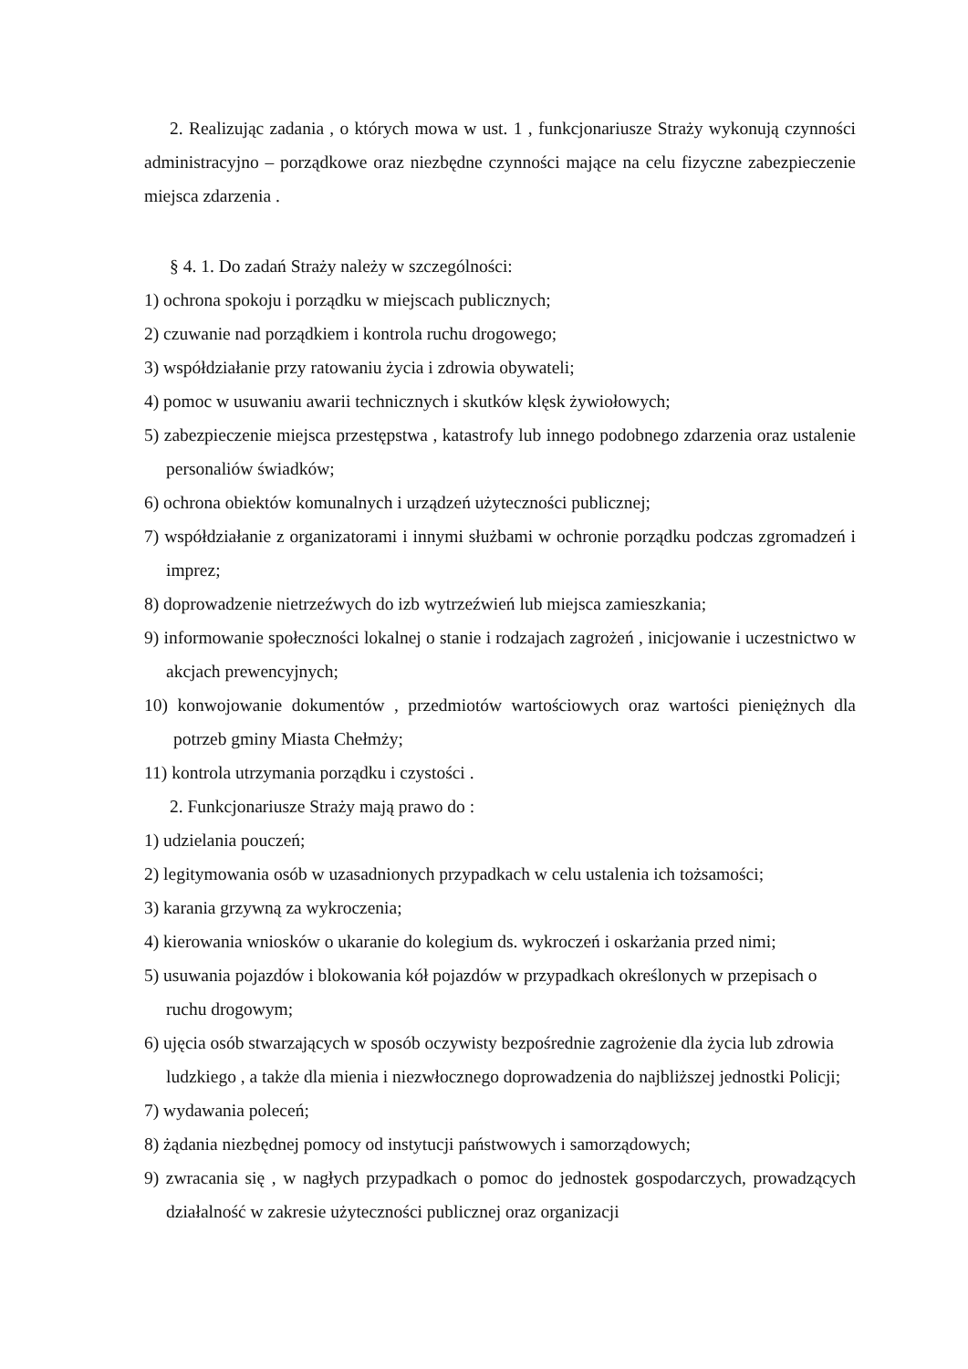2. Realizując zadania , o których mowa w ust. 1 , funkcjonariusze Straży wykonują czynności administracyjno – porządkowe oraz niezbędne czynności mające na celu fizyczne zabezpieczenie miejsca zdarzenia .
§ 4. 1. Do zadań Straży należy w szczególności:
1) ochrona spokoju i porządku w miejscach publicznych;
2) czuwanie nad porządkiem i kontrola ruchu drogowego;
3) współdziałanie przy ratowaniu życia i zdrowia obywateli;
4) pomoc w usuwaniu awarii technicznych i skutków klęsk żywiołowych;
5) zabezpieczenie miejsca przestępstwa , katastrofy lub innego podobnego zdarzenia oraz ustalenie personaliów świadków;
6) ochrona obiektów komunalnych i urządzeń użyteczności publicznej;
7) współdziałanie z organizatorami i innymi służbami w ochronie porządku podczas zgromadzeń i imprez;
8) doprowadzenie nietrzeźwych do izb wytrzeźwień lub miejsca zamieszkania;
9) informowanie społeczności lokalnej o stanie i rodzajach zagrożeń , inicjowanie i uczestnictwo w akcjach prewencyjnych;
10) konwojowanie dokumentów , przedmiotów wartościowych oraz wartości pieniężnych dla potrzeb gminy Miasta Chełmży;
11) kontrola utrzymania porządku i czystości .
2. Funkcjonariusze Straży mają prawo do :
1) udzielania pouczeń;
2) legitymowania osób w uzasadnionych przypadkach w celu ustalenia ich tożsamości;
3) karania grzywną za wykroczenia;
4) kierowania wniosków o ukaranie do kolegium ds. wykroczeń i oskarżania przed nimi;
5) usuwania pojazdów i blokowania kół pojazdów w przypadkach określonych w przepisach o ruchu drogowym;
6) ujęcia osób stwarzających w sposób oczywisty bezpośrednie zagrożenie dla życia lub zdrowia ludzkiego , a także dla mienia i niezwłocznego doprowadzenia do najbliższej jednostki Policji;
7) wydawania poleceń;
8) żądania niezbędnej pomocy od instytucji państwowych i samorządowych;
9) zwracania się , w nagłych przypadkach o pomoc do jednostek gospodarczych, prowadzących działalność w zakresie użyteczności publicznej oraz organizacji